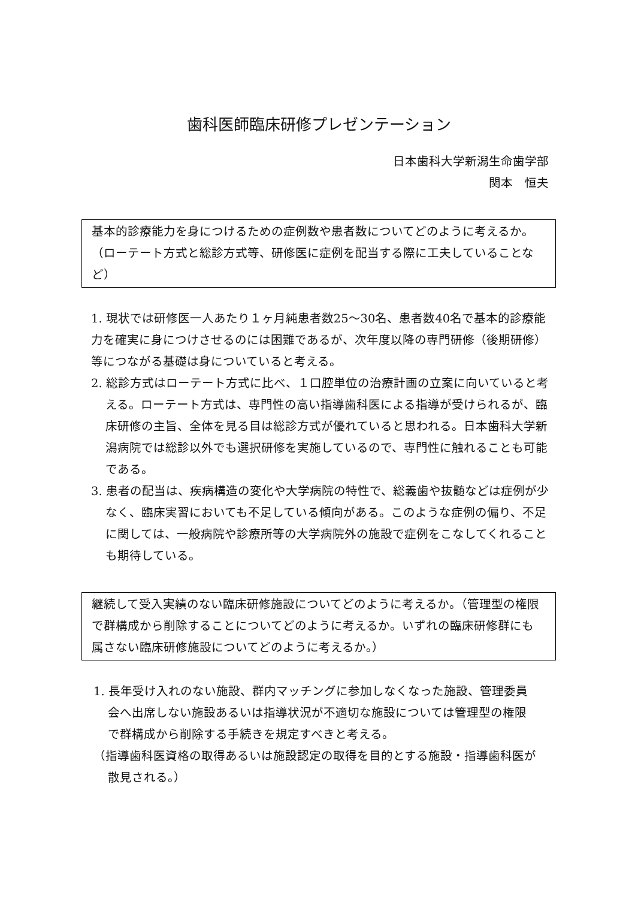歯科医師臨床研修プレゼンテーション
日本歯科大学新潟生命歯学部
関本　恒夫
基本的診療能力を身につけるための症例数や患者数についてどのように考えるか。（ローテート方式と総診方式等、研修医に症例を配当する際に工夫していることなど）
1. 現状では研修医一人あたり１ヶ月純患者数25〜30名、患者数40名で基本的診療能力を確実に身につけさせるのには困難であるが、次年度以降の専門研修（後期研修）等につながる基礎は身についていると考える。
2. 総診方式はローテート方式に比べ、１口腔単位の治療計画の立案に向いていると考える。ローテート方式は、専門性の高い指導歯科医による指導が受けられるが、臨床研修の主旨、全体を見る目は総診方式が優れていると思われる。日本歯科大学新潟病院では総診以外でも選択研修を実施しているので、専門性に触れることも可能である。
3. 患者の配当は、疾病構造の変化や大学病院の特性で、総義歯や抜髄などは症例が少なく、臨床実習においても不足している傾向がある。このような症例の偏り、不足に関しては、一般病院や診療所等の大学病院外の施設で症例をこなしてくれることも期待している。
継続して受入実績のない臨床研修施設についてどのように考えるか。（管理型の権限で群構成から削除することについてどのように考えるか。いずれの臨床研修群にも属さない臨床研修施設についてどのように考えるか。）
1. 長年受け入れのない施設、群内マッチングに参加しなくなった施設、管理委員会へ出席しない施設あるいは指導状況が不適切な施設については管理型の権限で群構成から削除する手続きを規定すべきと考える。
（指導歯科医資格の取得あるいは施設認定の取得を目的とする施設・指導歯科医が散見される。）